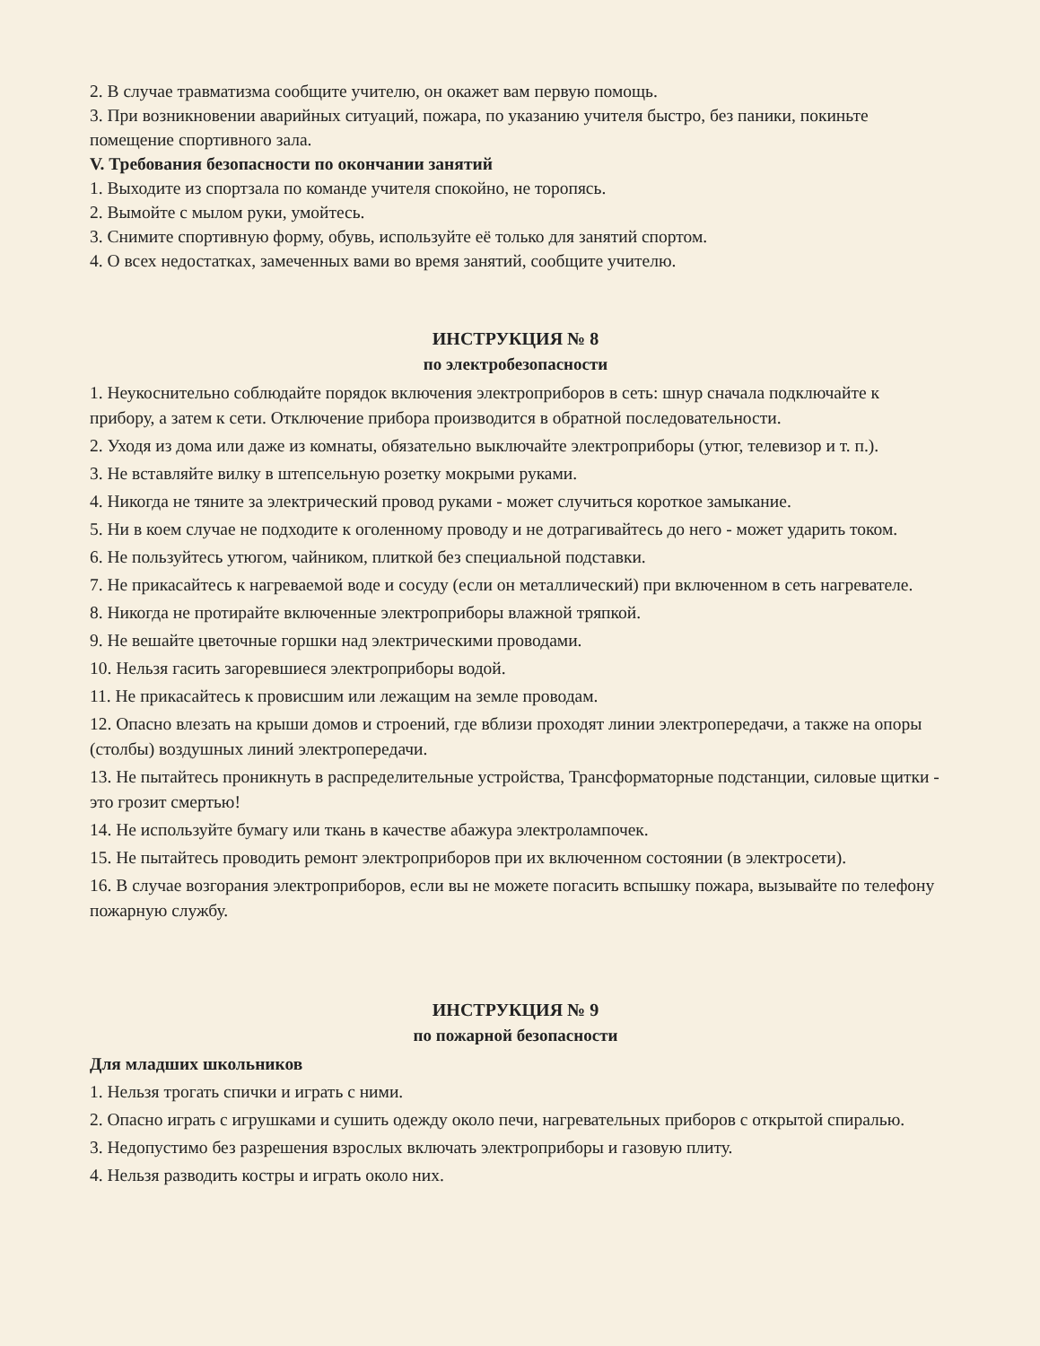2. В случае травматизма сообщите учителю, он окажет вам первую помощь.
3. При возникновении аварийных ситуаций, пожара, по указанию учителя быстро, без паники, покиньте помещение спортивного зала.
V. Требования безопасности по окончании занятий
1. Выходите из спортзала по команде учителя спокойно, не торопясь.
2. Вымойте с мылом руки, умойтесь.
3. Снимите спортивную форму, обувь, используйте её только для занятий спортом.
4. О всех недостатках, замеченных вами во время занятий, сообщите учителю.
ИНСТРУКЦИЯ № 8
по электробезопасности
1. Неукоснительно соблюдайте порядок включения электроприборов в сеть: шнур сначала подключайте к прибору, а затем к сети. Отключение прибора производится в обратной последовательности.
2. Уходя из дома или даже из комнаты, обязательно выключайте электроприборы (утюг, телевизор и т. п.).
3. Не вставляйте вилку в штепсельную розетку мокрыми руками.
4. Никогда не тяните за электрический провод руками - может случиться короткое замыкание.
5. Ни в коем случае не подходите к оголенному проводу и не дотрагивайтесь до него - может ударить током.
6. Не пользуйтесь утюгом, чайником, плиткой без специальной подставки.
7. Не прикасайтесь к нагреваемой воде и сосуду (если он металлический) при включенном в сеть нагревателе.
8. Никогда не протирайте включенные электроприборы влажной тряпкой.
9. Не вешайте цветочные горшки над электрическими проводами.
10. Нельзя гасить загоревшиеся электроприборы водой.
11. Не прикасайтесь к провисшим или лежащим на земле проводам.
12. Опасно влезать на крыши домов и строений, где вблизи проходят линии электропередачи, а также на опоры (столбы) воздушных линий электропередачи.
13. Не пытайтесь проникнуть в распределительные устройства, Трансформаторные подстанции, силовые щитки - это грозит смертью!
14. Не используйте бумагу или ткань в качестве абажура электролампочек.
15. Не пытайтесь проводить ремонт электроприборов при их включенном состоянии (в электросети).
16. В случае возгорания электроприборов, если вы не можете погасить вспышку пожара, вызывайте по телефону пожарную службу.
ИНСТРУКЦИЯ № 9
по пожарной безопасности
Для младших школьников
1. Нельзя трогать спички и играть с ними.
2. Опасно играть с игрушками и сушить одежду около печи, нагревательных приборов с открытой спиралью.
3. Недопустимо без разрешения взрослых включать электроприборы и газовую плиту.
4. Нельзя разводить костры и играть около них.